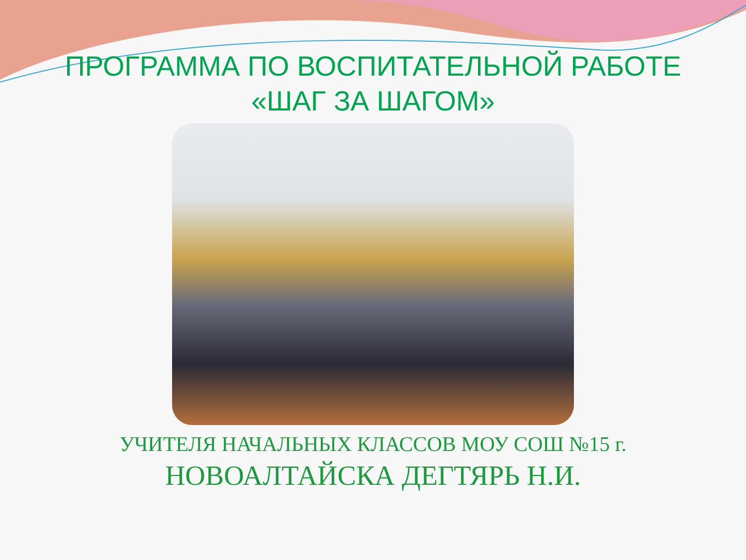ПРОГРАММА ПО ВОСПИТАТЕЛЬНОЙ РАБОТЕ
«ШАГ ЗА ШАГОМ»
УЧИТЕЛЯ НАЧАЛЬНЫХ КЛАССОВ МОУ СОШ №15 г.
НОВОАЛТАЙСКА ДЕГТЯРЬ Н.И.